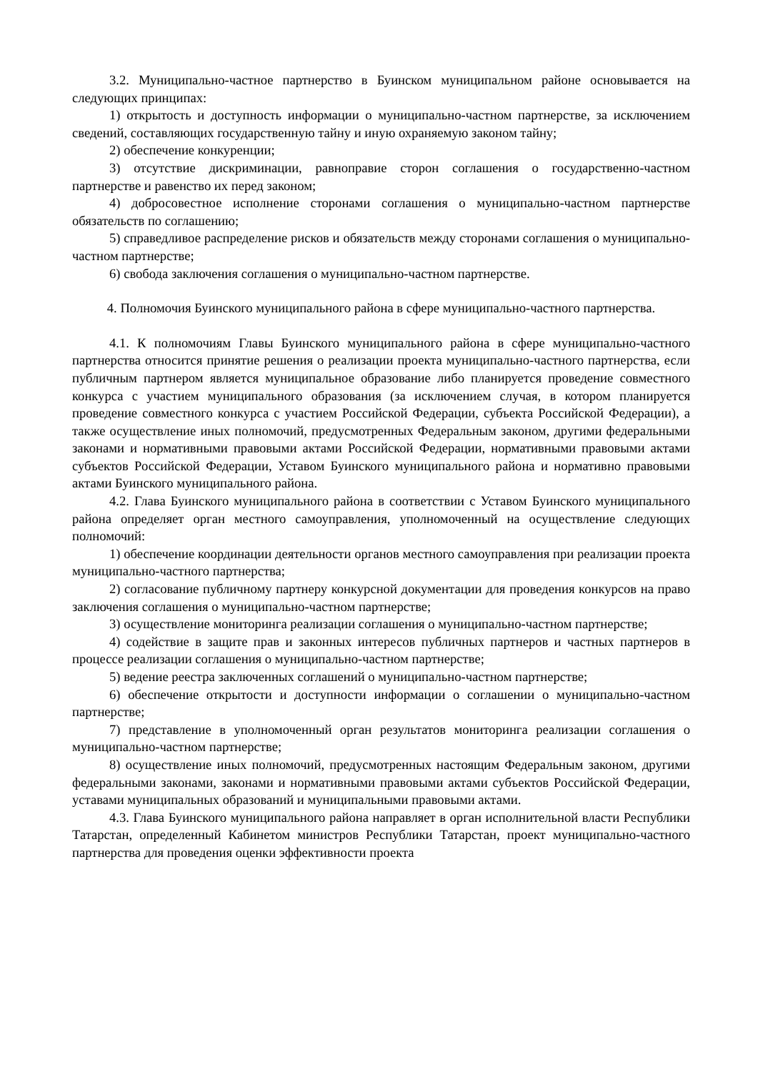3.2. Муниципально-частное партнерство в Буинском муниципальном районе основывается на следующих принципах:
1) открытость и доступность информации о муниципально-частном партнерстве, за исключением сведений, составляющих государственную тайну и иную охраняемую законом тайну;
2) обеспечение конкуренции;
3) отсутствие дискриминации, равноправие сторон соглашения о государственно-частном партнерстве и равенство их перед законом;
4) добросовестное исполнение сторонами соглашения о муниципально-частном партнерстве обязательств по соглашению;
5) справедливое распределение рисков и обязательств между сторонами соглашения о муниципально-частном партнерстве;
6) свобода заключения соглашения о муниципально-частном партнерстве.
4. Полномочия Буинского муниципального района в сфере муниципально-частного партнерства.
4.1. К полномочиям Главы Буинского муниципального района в сфере муниципально-частного партнерства относится принятие решения о реализации проекта муниципально-частного партнерства, если публичным партнером является муниципальное образование либо планируется проведение совместного конкурса с участием муниципального образования (за исключением случая, в котором планируется проведение совместного конкурса с участием Российской Федерации, субъекта Российской Федерации), а также осуществление иных полномочий, предусмотренных Федеральным законом, другими федеральными законами и нормативными правовыми актами Российской Федерации, нормативными правовыми актами субъектов Российской Федерации, Уставом Буинского муниципального района и нормативно правовыми актами Буинского муниципального района.
4.2. Глава Буинского муниципального района в соответствии с Уставом Буинского муниципального района определяет орган местного самоуправления, уполномоченный на осуществление следующих полномочий:
1) обеспечение координации деятельности органов местного самоуправления при реализации проекта муниципально-частного партнерства;
2) согласование публичному партнеру конкурсной документации для проведения конкурсов на право заключения соглашения о муниципально-частном партнерстве;
3) осуществление мониторинга реализации соглашения о муниципально-частном партнерстве;
4) содействие в защите прав и законных интересов публичных партнеров и частных партнеров в процессе реализации соглашения о муниципально-частном партнерстве;
5) ведение реестра заключенных соглашений о муниципально-частном партнерстве;
6) обеспечение открытости и доступности информации о соглашении о муниципально-частном партнерстве;
7) представление в уполномоченный орган результатов мониторинга реализации соглашения о муниципально-частном партнерстве;
8) осуществление иных полномочий, предусмотренных настоящим Федеральным законом, другими федеральными законами, законами и нормативными правовыми актами субъектов Российской Федерации, уставами муниципальных образований и муниципальными правовыми актами.
4.3. Глава Буинского муниципального района направляет в орган исполнительной власти Республики Татарстан, определенный Кабинетом министров Республики Татарстан, проект муниципально-частного партнерства для проведения оценки эффективности проекта